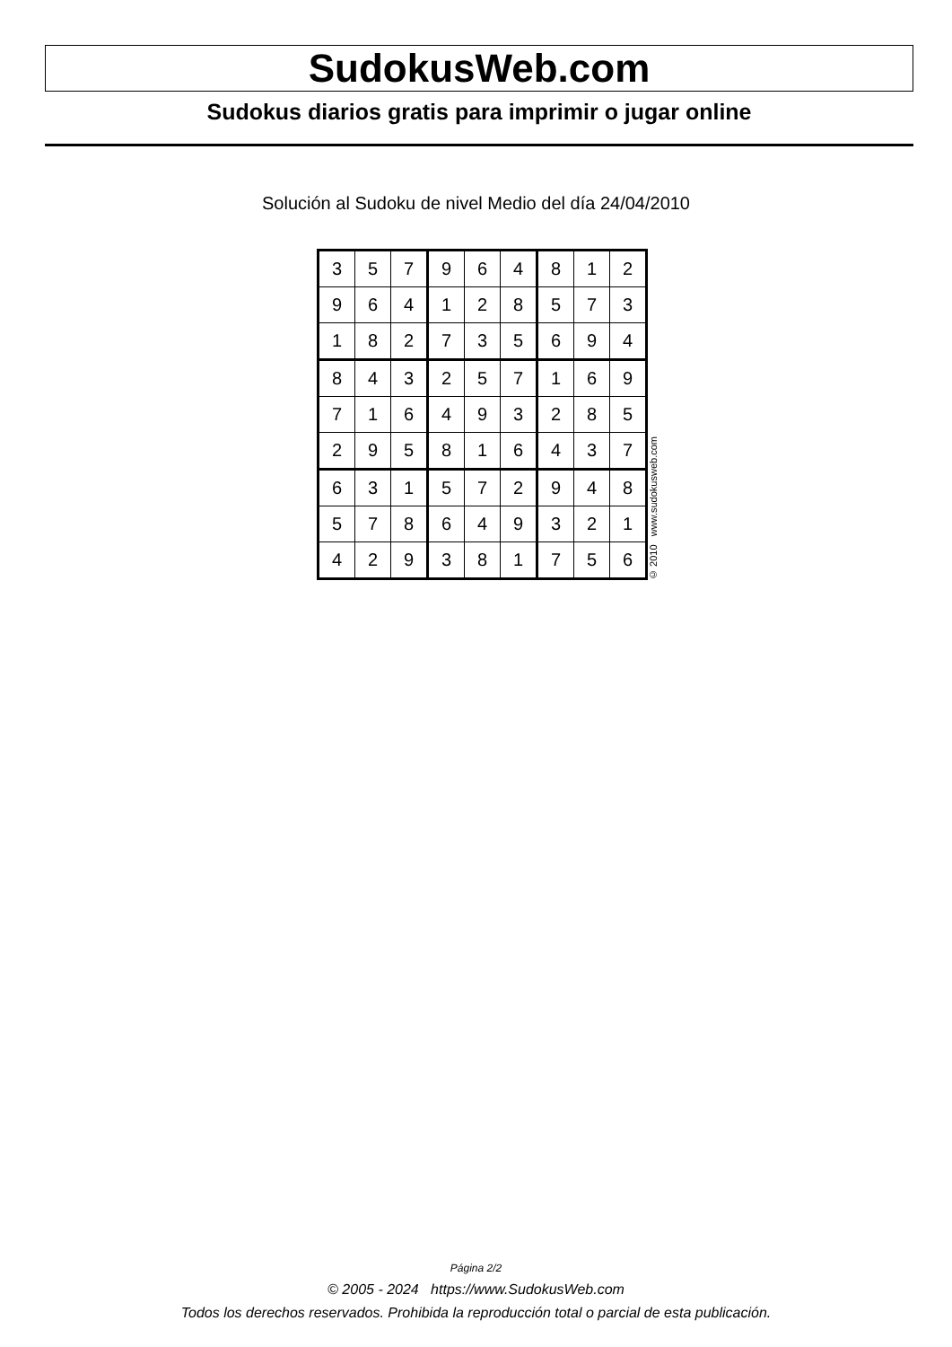SudokusWeb.com
Sudokus diarios gratis para imprimir o jugar online
Solución al Sudoku de nivel Medio del día 24/04/2010
| 3 | 5 | 7 | 9 | 6 | 4 | 8 | 1 | 2 |
| 9 | 6 | 4 | 1 | 2 | 8 | 5 | 7 | 3 |
| 1 | 8 | 2 | 7 | 3 | 5 | 6 | 9 | 4 |
| 8 | 4 | 3 | 2 | 5 | 7 | 1 | 6 | 9 |
| 7 | 1 | 6 | 4 | 9 | 3 | 2 | 8 | 5 |
| 2 | 9 | 5 | 8 | 1 | 6 | 4 | 3 | 7 |
| 6 | 3 | 1 | 5 | 7 | 2 | 9 | 4 | 8 |
| 5 | 7 | 8 | 6 | 4 | 9 | 3 | 2 | 1 |
| 4 | 2 | 9 | 3 | 8 | 1 | 7 | 5 | 6 |
© 2010 www.sudokusweb.com
Página 2/2
© 2005 - 2024 https://www.SudokusWeb.com
Todos los derechos reservados. Prohibida la reproducción total o parcial de esta publicación.